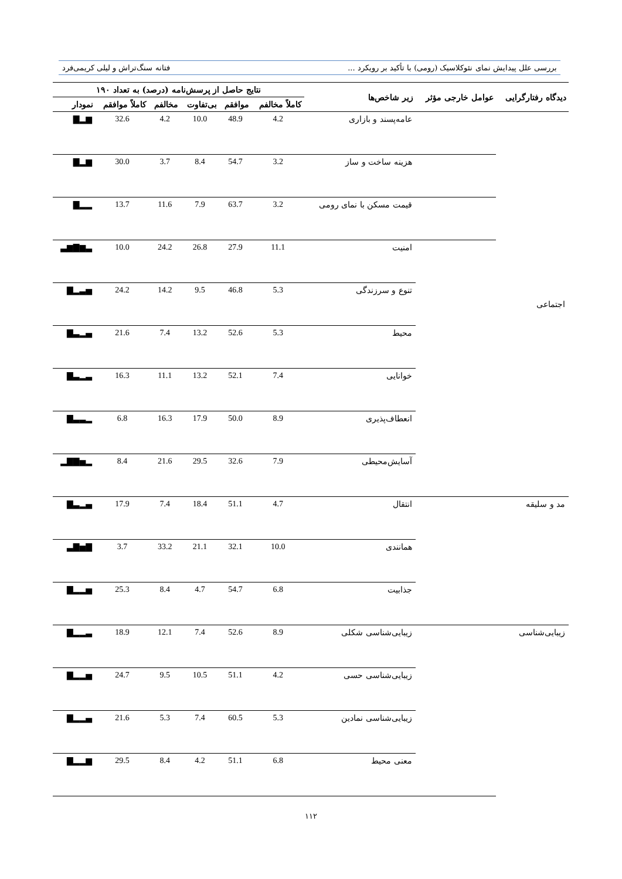بررسی علل پیدایش نمای نئوکلاسیک (رومی) با تأکید بر رویکرد ... فتانه سنگ‌تراش و لیلی کریمی‌فرد
| دیدگاه رفتارگرایی | عوامل خارجی مؤثر | زیر شاخص‌ها | نتایج حاصل از پرسش‌نامه (درصد) به تعداد ۱۹۰ | | | | | |
| --- | --- | --- | --- | --- | --- | --- | --- | --- |
| | | | کاملاً مخالفم | موافقم | بی‌تفاوت | مخالفم | کاملاً موافقم | نمودار |
| اجتماعی | | عامه‌پسند و بازاری | 4.2 | 48.9 | 10.0 | 4.2 | 32.6 | ▆▂▇ |
| | | هزینه ساخت و ساز | 3.2 | 54.7 | 8.4 | 3.7 | 30.0 | ▆▂▇ |
| | | قیمت مسکن با نمای رومی | 3.2 | 63.7 | 7.9 | 11.6 | 13.7 | ▂▂▇ |
| | | امنیت | 11.1 | 27.9 | 26.8 | 24.2 | 10.0 | ▃▆▇▆▃ |
| | | تنوع و سرزندگی | 5.3 | 46.8 | 9.5 | 14.2 | 24.2 | ▅▃▂▇ |
| | | محیط | 5.3 | 52.6 | 13.2 | 7.4 | 21.6 | ▄▂▃▇ |
| | | خوانایی | 7.4 | 52.1 | 13.2 | 11.1 | 16.3 | ▃▂▃▇ |
| | | انعطاف‌پذیری | 8.9 | 50.0 | 17.9 | 16.3 | 6.8 | ▂▃▃▇ |
| | | آسایش‌محیطی | 7.9 | 32.6 | 29.5 | 21.6 | 8.4 | ▂▅▇▇▂ |
| مد و سلیقه | | انتقال | 4.7 | 51.1 | 18.4 | 7.4 | 17.9 | ▄▂▃▇ |
| | | همانندی | 10.0 | 32.1 | 21.1 | 33.2 | 3.7 | ▇▅▇▃ |
| | | جذابیت | 6.8 | 54.7 | 4.7 | 8.4 | 25.3 | ▅▂▂▇ |
| زیبایی‌شناسی | | زیبایی‌شناسی شکلی | 8.9 | 52.6 | 7.4 | 12.1 | 18.9 | ▃▂▂▇ |
| | | زیبایی‌شناسی حسی | 4.2 | 51.1 | 10.5 | 9.5 | 24.7 | ▅▂▂▇ |
| | | زیبایی‌شناسی نمادین | 5.3 | 60.5 | 7.4 | 5.3 | 21.6 | ▄▂▂▇ |
| | | معنی محیط | 6.8 | 51.1 | 4.2 | 8.4 | 29.5 | ▆▂▂▇ |
۱۱۲